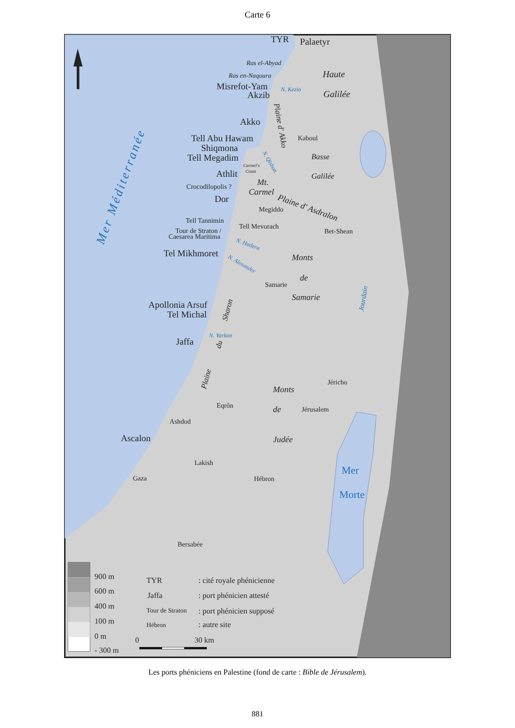Carte 6
TYR
Palaetyr
Ras el-Abyad
Ras en-Naqoura
Misrefot-Yam
Akzib
Haute
Galilée
Akko
Tell Abu Hawam
Shiqmona
Tell Megadim
Kaboul
Basse
Galilée
Carmel's
Coast
Athlit
Crocodilopolis ?
Mt.
Carmel
Dor
Megiddo
Plaine d' Asdralon
Tell Tannimin
Tell Mevorach
Tour de Straton /
Caesarea Maritima
Bet-Shean
Tel Mikhmoret
Monts
de
Samarie
Samarie
Apollonia Arsuf
Tel Michal
Jaffa
Jéricho
Monts
de
Judée
Eqrôn
Jérusalem
Ashdod
Ascalon
Lakish
Gaza
Hébron
Mer
Morte
Bersabée
Mer Méditerranée
Plaine d' Akko
Sharon
Jourdain
N. Kezio
N. Qishon
N. Hadera
N. Alexander
N. Yarkon
du
Plaine
900 m
600 m
400 m
100 m
0 m
- 300 m
TYR
: cité royale phénicienne
Jaffa
: port phénicien attesté
Tour de Straton
: port phénicien supposé
Hébron
: autre site
0
30 km
Les ports phéniciens en Palestine (fond de carte : Bible de Jérusalem).
881